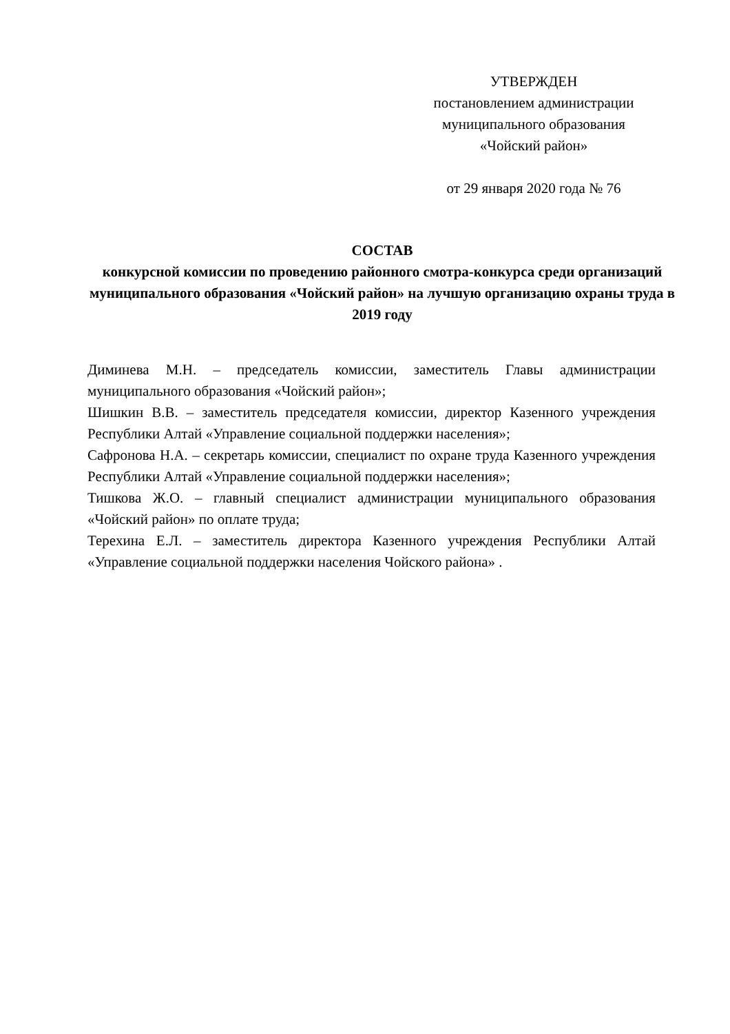УТВЕРЖДЕН
постановлением администрации
муниципального образования
«Чойский район»
от 29 января 2020 года № 76
СОСТАВ
конкурсной комиссии по проведению районного смотра-конкурса среди организаций муниципального образования «Чойский район» на лучшую организацию охраны труда в 2019 году
Диминева М.Н. – председатель комиссии, заместитель Главы администрации муниципального образования «Чойский район»;
Шишкин В.В. – заместитель председателя комиссии, директор Казенного учреждения Республики Алтай «Управление социальной поддержки населения»;
Сафронова Н.А. – секретарь комиссии, специалист по охране труда Казенного учреждения Республики Алтай «Управление социальной поддержки населения»;
Тишкова Ж.О. – главный специалист администрации муниципального образования «Чойский район» по оплате труда;
Терехина Е.Л. – заместитель директора Казенного учреждения Республики Алтай «Управление социальной поддержки населения Чойского района» .